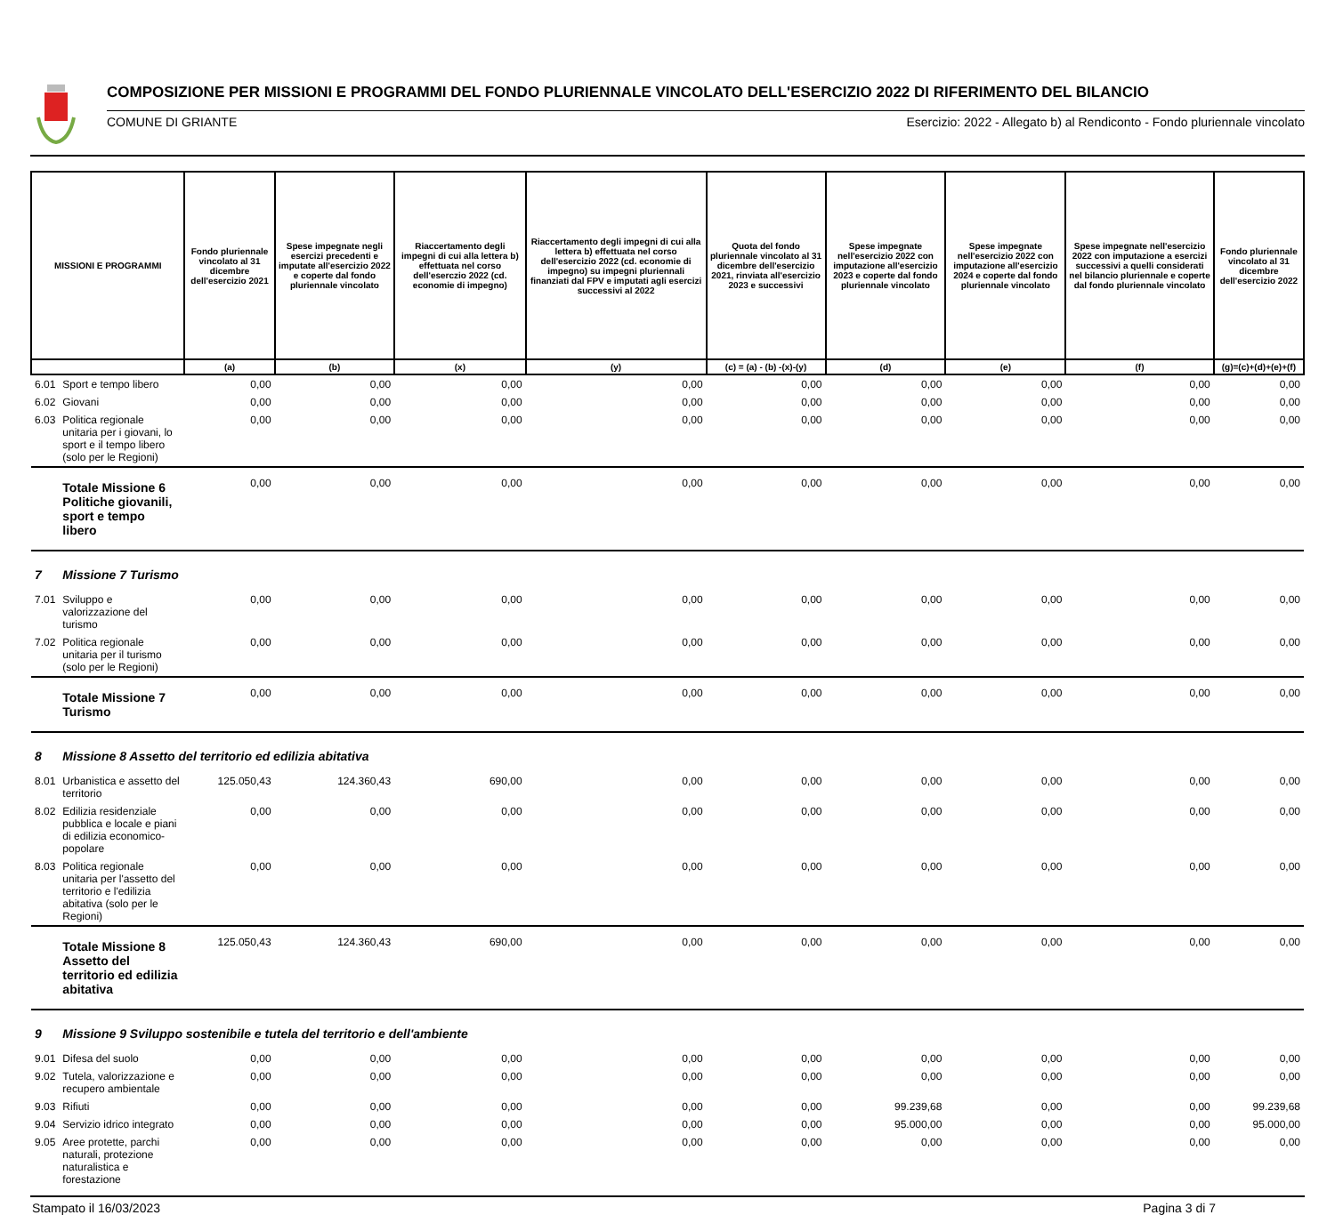COMPOSIZIONE PER MISSIONI E PROGRAMMI DEL FONDO PLURIENNALE VINCOLATO DELL'ESERCIZIO 2022 DI RIFERIMENTO DEL BILANCIO
COMUNE DI GRIANTE Esercizio: 2022 - Allegato b) al Rendiconto - Fondo pluriennale vincolato
| MISSIONI E PROGRAMMI | | Fondo pluriennale vincolato al 31 dicembre dell'esercizio 2021 | Spese impegnate negli esercizi precedenti e imputate all'esercizio 2022 e coperte dal fondo pluriennale vincolato | Riaccertamento degli impegni di cui alla lettera b) effettuata nel corso dell'eserczio 2022 (cd. economie di impegno) | Riaccertamento degli impegni di cui alla lettera b) effettuata nel corso dell'esercizio 2022 (cd. economie di impegno) su impegni pluriennali finanziati dal FPV e imputati agli esercizi successivi al 2022 | Quota del fondo pluriennale vincolato al 31 dicembre dell'esercizio 2021, rinviata all'esercizio 2023 e successivi | Spese impegnate nell'esercizio 2022 con imputazione all'esercizio 2023 e coperte dal fondo pluriennale vincolato | Spese impegnate nell'esercizio 2022 con imputazione all'esercizio 2024 e coperte dal fondo pluriennale vincolato | Spese impegnate nell'esercizio 2022 con imputazione a esercizi successivi a quelli considerati nel bilancio pluriennale e coperte dal fondo pluriennale vincolato | Fondo pluriennale vincolato al 31 dicembre dell'esercizio 2022 |
| --- | --- | --- | --- | --- | --- | --- | --- | --- | --- | --- |
| | | (a) | (b) | (x) | (y) | (c) = (a) - (b) -(x)-(y) | (d) | (e) | (f) | (g)=(c)+(d)+(e)+(f) |
| 6.01 | Sport e tempo libero | 0,00 | 0,00 | 0,00 | 0,00 | 0,00 | 0,00 | 0,00 | 0,00 | 0,00 |
| 6.02 | Giovani | 0,00 | 0,00 | 0,00 | 0,00 | 0,00 | 0,00 | 0,00 | 0,00 | 0,00 |
| 6.03 | Politica regionale unitaria per i giovani, lo sport e il tempo libero (solo per le Regioni) | 0,00 | 0,00 | 0,00 | 0,00 | 0,00 | 0,00 | 0,00 | 0,00 | 0,00 |
| | Totale Missione 6 Politiche giovanili, sport e tempo libero | 0,00 | 0,00 | 0,00 | 0,00 | 0,00 | 0,00 | 0,00 | 0,00 | 0,00 |
| 7 | Missione 7 Turismo | | | | | | | | | |
| 7.01 | Sviluppo e valorizzazione del turismo | 0,00 | 0,00 | 0,00 | 0,00 | 0,00 | 0,00 | 0,00 | 0,00 | 0,00 |
| 7.02 | Politica regionale unitaria per il turismo (solo per le Regioni) | 0,00 | 0,00 | 0,00 | 0,00 | 0,00 | 0,00 | 0,00 | 0,00 | 0,00 |
| | Totale Missione 7 Turismo | 0,00 | 0,00 | 0,00 | 0,00 | 0,00 | 0,00 | 0,00 | 0,00 | 0,00 |
| 8 | Missione 8 Assetto del territorio ed edilizia abitativa | | | | | | | | | |
| 8.01 | Urbanistica e assetto del territorio | 125.050,43 | 124.360,43 | 690,00 | 0,00 | 0,00 | 0,00 | 0,00 | 0,00 | 0,00 |
| 8.02 | Edilizia residenziale pubblica e locale e piani di edilizia economico-popolare | 0,00 | 0,00 | 0,00 | 0,00 | 0,00 | 0,00 | 0,00 | 0,00 | 0,00 |
| 8.03 | Politica regionale unitaria per l'assetto del territorio e l'edilizia abitativa (solo per le Regioni) | 0,00 | 0,00 | 0,00 | 0,00 | 0,00 | 0,00 | 0,00 | 0,00 | 0,00 |
| | Totale Missione 8 Assetto del territorio ed edilizia abitativa | 125.050,43 | 124.360,43 | 690,00 | 0,00 | 0,00 | 0,00 | 0,00 | 0,00 | 0,00 |
| 9 | Missione 9 Sviluppo sostenibile e tutela del territorio e dell'ambiente | | | | | | | | | |
| 9.01 | Difesa del suolo | 0,00 | 0,00 | 0,00 | 0,00 | 0,00 | 0,00 | 0,00 | 0,00 | 0,00 |
| 9.02 | Tutela, valorizzazione e recupero ambientale | 0,00 | 0,00 | 0,00 | 0,00 | 0,00 | 0,00 | 0,00 | 0,00 | 0,00 |
| 9.03 | Rifiuti | 0,00 | 0,00 | 0,00 | 0,00 | 0,00 | 99.239,68 | 0,00 | 0,00 | 99.239,68 |
| 9.04 | Servizio idrico integrato | 0,00 | 0,00 | 0,00 | 0,00 | 0,00 | 95.000,00 | 0,00 | 0,00 | 95.000,00 |
| 9.05 | Aree protette, parchi naturali, protezione naturalistica e forestazione | 0,00 | 0,00 | 0,00 | 0,00 | 0,00 | 0,00 | 0,00 | 0,00 | 0,00 |
Stampato il 16/03/2023 Pagina 3 di 7